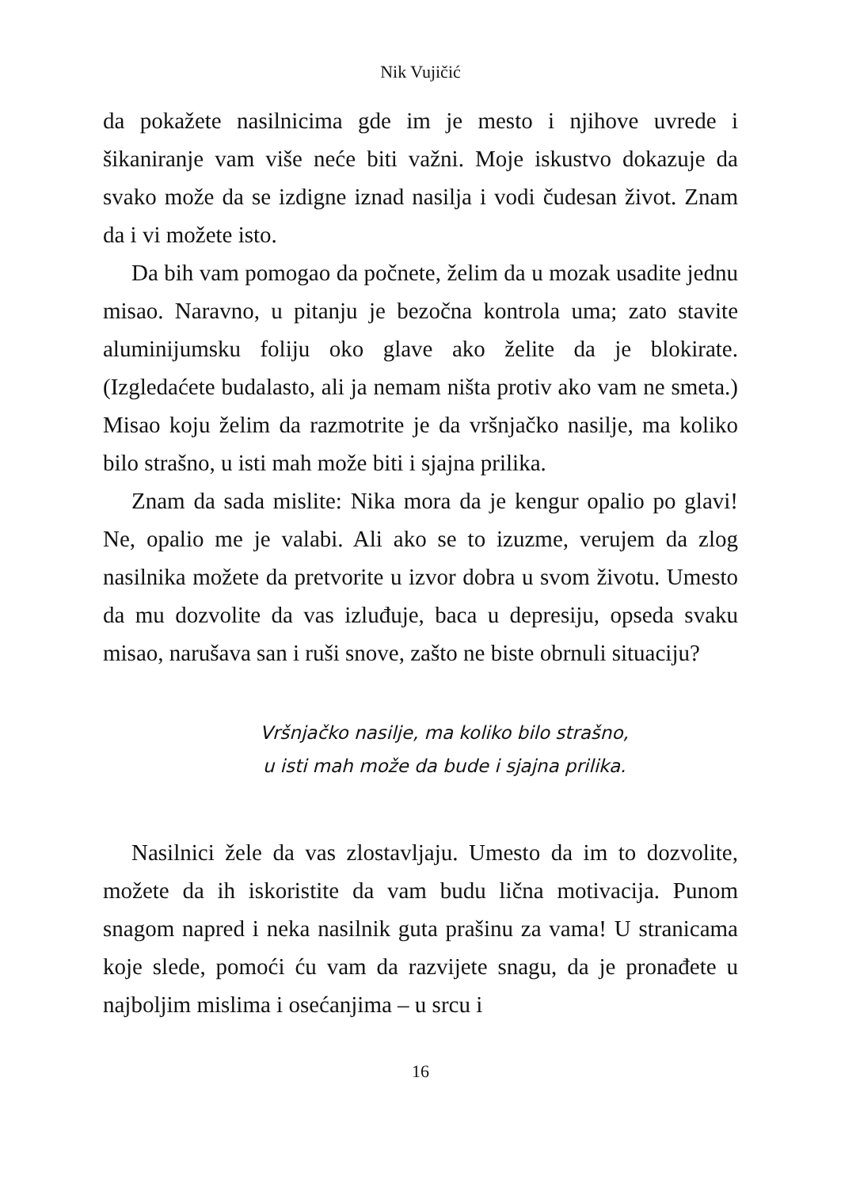Nik Vujičić
da pokažete nasilnicima gde im je mesto i njihove uvrede i šikaniranje vam više neće biti važni. Moje iskustvo dokazuje da svako može da se izdigne iznad nasilja i vodi čudesan život. Znam da i vi možete isto.
Da bih vam pomogao da počnete, želim da u mozak usadite jednu misao. Naravno, u pitanju je bezočna kontrola uma; zato stavite aluminijumsku foliju oko glave ako želite da je blokirate. (Izgledaćete budalasto, ali ja nemam ništa protiv ako vam ne smeta.) Misao koju želim da razmotrite je da vršnjačko nasilje, ma koliko bilo strašno, u isti mah može biti i sjajna prilika.
Znam da sada mislite: Nika mora da je kengur opalio po glavi! Ne, opalio me je valabi. Ali ako se to izuzme, verujem da zlog nasilnika možete da pretvorite u izvor dobra u svom životu. Umesto da mu dozvolite da vas izluđuje, baca u depresiju, opseda svaku misao, narušava san i ruši snove, zašto ne biste obrnuli situaciju?
Vršnjačko nasilje, ma koliko bilo strašno,
u isti mah može da bude i sjajna prilika.
Nasilnici žele da vas zlostavljaju. Umesto da im to dozvolite, možete da ih iskoristite da vam budu lična motivacija. Punom snagom napred i neka nasilnik guta prašinu za vama! U stranicama koje slede, pomoći ću vam da razvijete snagu, da je pronađete u najboljim mislima i osećanjima – u srcu i
16